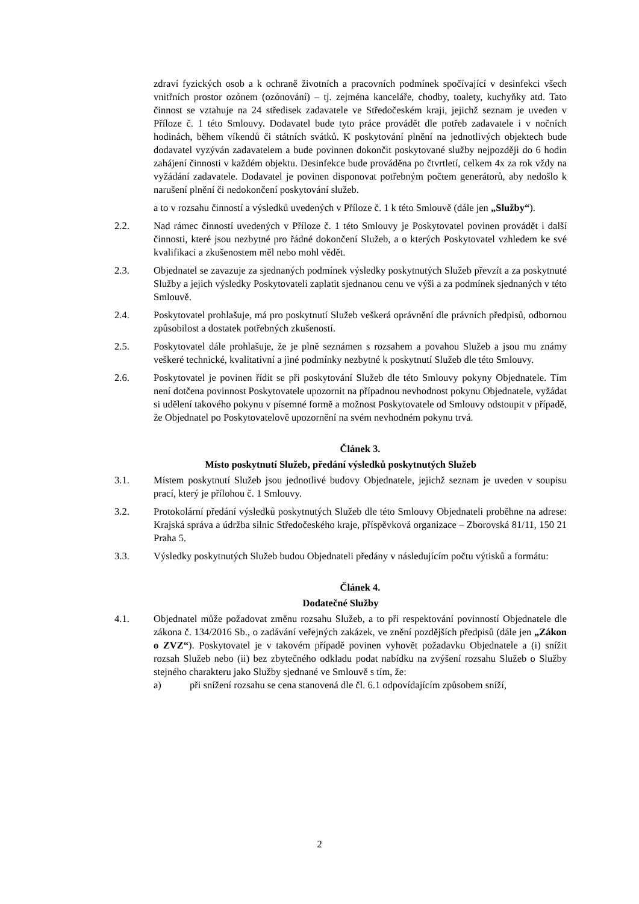zdraví fyzických osob a k ochraně životních a pracovních podmínek spočívající v desinfekci všech vnitřních prostor ozónem (ozónování) – tj. zejména kanceláře, chodby, toalety, kuchyňky atd. Tato činnost se vztahuje na 24 středisek zadavatele ve Středočeském kraji, jejichž seznam je uveden v Příloze č. 1 této Smlouvy. Dodavatel bude tyto práce provádět dle potřeb zadavatele i v nočních hodinách, během víkendů či státních svátků. K poskytování plnění na jednotlivých objektech bude dodavatel vyzýván zadavatelem a bude povinnen dokončit poskytované služby nejpozději do 6 hodin zahájení činnosti v každém objektu. Desinfekce bude prováděna po čtvrtletí, celkem 4x za rok vždy na vyžádání zadavatele. Dodavatel je povinen disponovat potřebným počtem generátorů, aby nedošlo k narušení plnění či nedokončení poskytování služeb.
a to v rozsahu činností a výsledků uvedených v Příloze č. 1 k této Smlouvě (dále jen „Služby“).
2.2. Nad rámec činností uvedených v Příloze č. 1 této Smlouvy je Poskytovatel povinen provádět i další činnosti, které jsou nezbytné pro řádné dokončení Služeb, a o kterých Poskytovatel vzhledem ke své kvalifikaci a zkušenostem měl nebo mohl vědět.
2.3. Objednatel se zavazuje za sjednaných podmínek výsledky poskytnutých Služeb převzít a za poskytnuté Služby a jejich výsledky Poskytovateli zaplatit sjednanou cenu ve výši a za podmínek sjednaných v této Smlouvě.
2.4. Poskytovatel prohlašuje, má pro poskytnutí Služeb veškerá oprávnění dle právních předpisů, odbornou způsobilost a dostatek potřebných zkušeností.
2.5. Poskytovatel dále prohlašuje, že je plně seznámen s rozsahem a povahou Služeb a jsou mu známy veškeré technické, kvalitativní a jiné podmínky nezbytné k poskytnutí Služeb dle této Smlouvy.
2.6. Poskytovatel je povinen řídit se při poskytování Služeb dle této Smlouvy pokyny Objednatele. Tím není dotčena povinnost Poskytovatele upozornit na případnou nevhodnost pokynu Objednatele, vyžádat si udělení takového pokynu v písemné formě a možnost Poskytovatele od Smlouvy odstoupit v případě, že Objednatel po Poskytovatelově upozornění na svém nevhodném pokynu trvá.
Článek 3.
Místo poskytnutí Služeb, předání výsledků poskytnutých Služeb
3.1. Místem poskytnutí Služeb jsou jednotlivé budovy Objednatele, jejichž seznam je uveden v soupisu prací, který je přílohou č. 1 Smlouvy.
3.2. Protokolární předání výsledků poskytnutých Služeb dle této Smlouvy Objednateli proběhne na adrese: Krajská správa a údržba silnic Středočeského kraje, příspěvková organizace – Zborovská 81/11, 150 21 Praha 5.
3.3. Výsledky poskytnutých Služeb budou Objednateli předány v následujícím počtu výtisků a formátu:
Článek 4.
Dodatečné Služby
4.1. Objednatel může požadovat změnu rozsahu Služeb, a to při respektování povinností Objednatele dle zákona č. 134/2016 Sb., o zadávání veřejných zakázek, ve znění pozdějších předpisů (dále jen „Zákon o ZVZ“). Poskytovatel je v takovém případě povinen vyhovět požadavku Objednatele a (i) snížit rozsah Služeb nebo (ii) bez zbytečného odkladu podat nabídku na zvýšení rozsahu Služeb o Služby stejného charakteru jako Služby sjednané ve Smlouvě s tím, že:
a) při snížení rozsahu se cena stanovená dle čl. 6.1 odpovídajícím způsobem sníží,
2